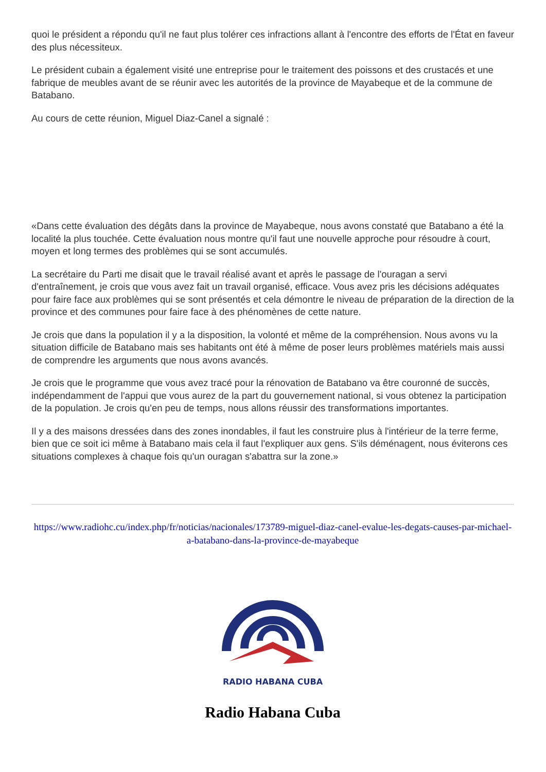quoi le président a répondu qu'il ne faut plus tolérer ces infractions allant à l'encontre des efforts de l'État en faveur des plus nécessiteux.
Le président cubain a également visité une entreprise pour le traitement des poissons et des crustacés et une fabrique de meubles avant de se réunir avec les autorités de la province de Mayabeque et de la commune de Batabano.
Au cours de cette réunion, Miguel Diaz-Canel a signalé :
«Dans cette évaluation des dégâts dans la province de Mayabeque, nous avons constaté que Batabano a été la localité la plus touchée. Cette évaluation nous montre qu'il faut une nouvelle approche pour résoudre à court, moyen et long termes des problèmes qui se sont accumulés.
La secrétaire du Parti me disait que le travail réalisé avant et après le passage de l'ouragan a servi d'entraînement, je crois que vous avez fait un travail organisé, efficace. Vous avez pris les décisions adéquates pour faire face aux problèmes qui se sont présentés et cela démontre le niveau de préparation de la direction de la province et des communes pour faire face à des phénomènes de cette nature.
Je crois que dans la population il y a la disposition, la volonté et même de la compréhension. Nous avons vu la situation difficile de Batabano mais ses habitants ont été à même de poser leurs problèmes matériels mais aussi de comprendre les arguments que nous avons avancés.
Je crois que le programme que vous avez tracé pour la rénovation de Batabano va être couronné de succès, indépendamment de l'appui que vous aurez de la part du gouvernement national, si vous obtenez la participation de la population. Je crois qu'en peu de temps, nous allons réussir des transformations importantes.
Il y a des maisons dressées dans des zones inondables, il faut les construire plus à l'intérieur de la terre ferme, bien que ce soit ici même à Batabano mais cela il faut l'expliquer aux gens. S'ils déménagent, nous éviterons ces situations complexes à chaque fois qu'un ouragan s'abattra sur la zone.»
https://www.radiohc.cu/index.php/fr/noticias/nacionales/173789-miguel-diaz-canel-evalue-les-degats-causes-par-michael-a-batabano-dans-la-province-de-mayabeque
RADIO HABANA CUBA
Radio Habana Cuba